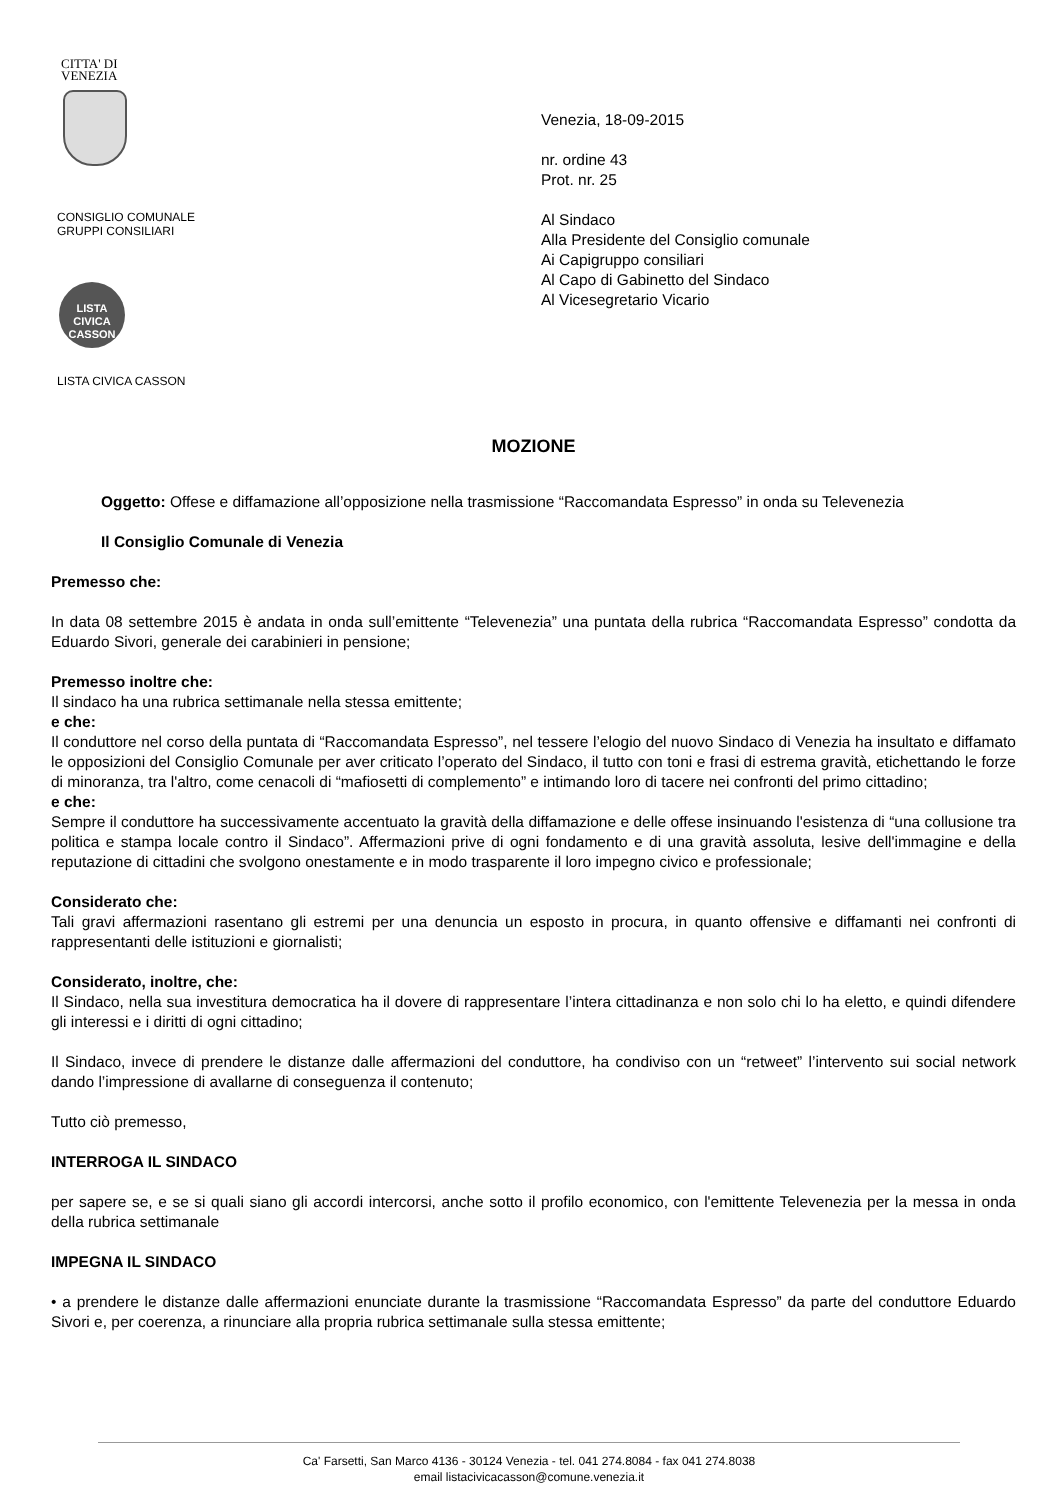CITTA' DI
VENEZIA
CONSIGLIO COMUNALE
GRUPPI CONSILIARI
LISTA CIVICA
CASSON
LISTA CIVICA CASSON
Venezia, 18-09-2015
nr. ordine 43
Prot. nr. 25
Al Sindaco
Alla Presidente del Consiglio comunale
Ai Capigruppo consiliari
Al Capo di Gabinetto del Sindaco
Al Vicesegretario Vicario
MOZIONE
Oggetto: Offese e diffamazione all’opposizione nella trasmissione “Raccomandata Espresso” in onda su Televenezia
Il Consiglio Comunale di Venezia
Premesso che:
In data 08 settembre 2015 è andata in onda sull’emittente “Televenezia” una puntata della rubrica “Raccomandata Espresso” condotta da Eduardo Sivori, generale dei carabinieri in pensione;
Premesso inoltre che:
Il sindaco ha una rubrica settimanale nella stessa emittente;
e che:
Il conduttore nel corso della puntata di “Raccomandata Espresso”, nel tessere l’elogio del nuovo Sindaco di Venezia ha insultato e diffamato le opposizioni del Consiglio Comunale per aver criticato l’operato del Sindaco, il tutto con toni e frasi di estrema gravità, etichettando le forze di minoranza, tra l'altro, come cenacoli di “mafiosetti di complemento” e intimando loro di tacere nei confronti del primo cittadino;
e che:
Sempre il conduttore ha successivamente accentuato la gravità della diffamazione e delle offese insinuando l'esistenza di “una collusione tra politica e stampa locale contro il Sindaco”. Affermazioni prive di ogni fondamento e di una gravità assoluta, lesive dell'immagine e della reputazione di cittadini che svolgono onestamente e in modo trasparente il loro impegno civico e professionale;
Considerato che:
Tali gravi affermazioni rasentano gli estremi per una denuncia un esposto in procura, in quanto offensive e diffamanti nei confronti di rappresentanti delle istituzioni e giornalisti;
Considerato, inoltre, che:
Il Sindaco, nella sua investitura democratica ha il dovere di rappresentare l’intera cittadinanza e non solo chi lo ha eletto, e quindi difendere gli interessi e i diritti di ogni cittadino;
Il Sindaco, invece di prendere le distanze dalle affermazioni del conduttore, ha condiviso con un “retweet” l’intervento sui social network dando l’impressione di avallarne di conseguenza il contenuto;
Tutto ciò premesso,
INTERROGA IL SINDACO
per sapere se, e se si quali siano gli accordi intercorsi, anche sotto il profilo economico, con l'emittente Televenezia per la messa in onda della rubrica settimanale
IMPEGNA IL SINDACO
• a prendere le distanze dalle affermazioni enunciate durante la trasmissione “Raccomandata Espresso” da parte del conduttore Eduardo Sivori e, per coerenza, a rinunciare alla propria rubrica settimanale sulla stessa emittente;
Ca' Farsetti, San Marco 4136 - 30124 Venezia - tel. 041 274.8084 - fax 041 274.8038
email listacivicacasson@comune.venezia.it